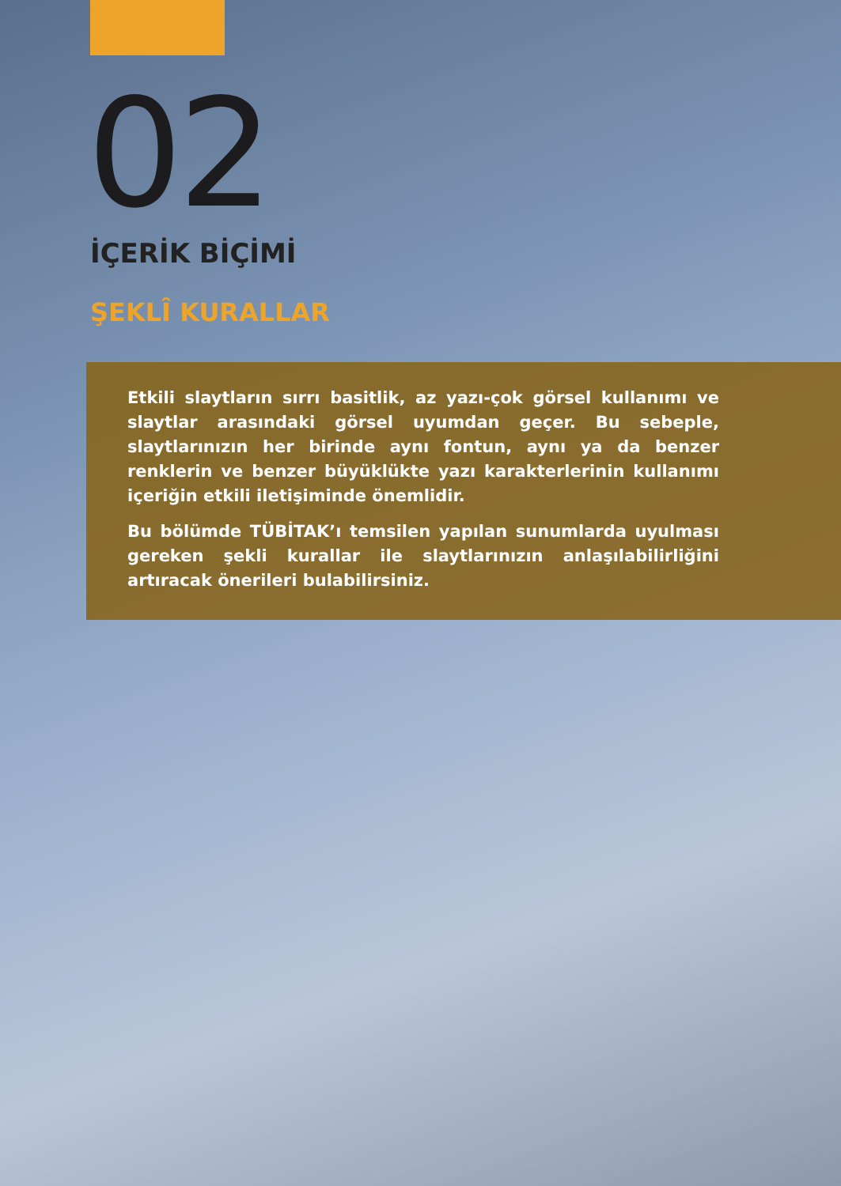02
İÇERİK BİÇİMİ
ŞEKLÎ KURALLAR
Etkili slaytların sırrı basitlik, az yazı-çok görsel kullanımı ve slaytlar arasındaki görsel uyumdan geçer. Bu sebeple, slaytlarınızın her birinde aynı fontun, aynı ya da benzer renklerin ve benzer büyüklükte yazı karakterlerinin kullanımı içeriğin etkili iletişiminde önemlidir.
Bu bölümde TÜBİTAK’ı temsilen yapılan sunumlarda uyulması gereken şekli kurallar ile slaytlarınızın anlaşılabilirliğini artıracak önerileri bulabilirsiniz.